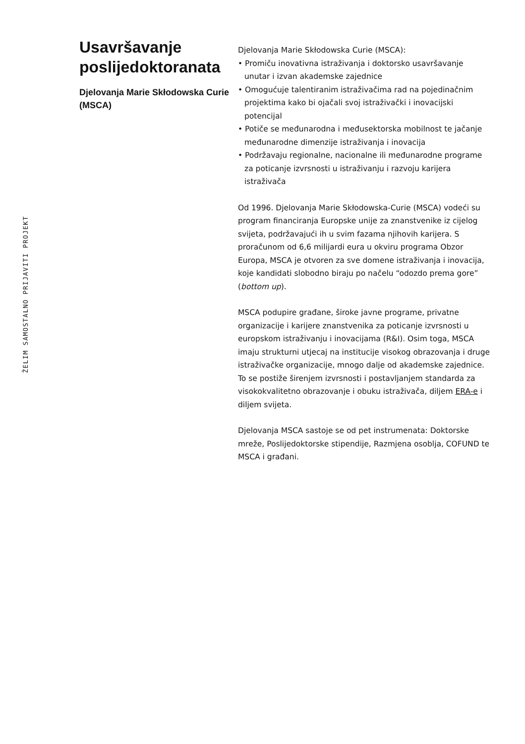ŽELIM SAMOSTALNO PRIJAVITI PROJEKT
Usavršavanje poslijedoktoranata
Djelovanja Marie Skłodowska Curie (MSCA)
Djelovanja Marie Skłodowska Curie (MSCA):
• Promiču inovativna istraživanja i doktorsko usavršavanje unutar i izvan akademske zajednice
• Omogućuje talentiranim istraživačima rad na pojedinačnim projektima kako bi ojačali svoj istraživački i inovacijski potencijal
• Potiče se međunarodna i međusektorska mobilnost te jačanje međunarodne dimenzije istraživanja i inovacija
• Podržavaju regionalne, nacionalne ili međunarodne programe za poticanje izvrsnosti u istraživanju i razvoju karijera istraživača
Od 1996. Djelovanja Marie Skłodowska-Curie (MSCA) vodeći su program financiranja Europske unije za znanstvenike iz cijelog svijeta, podržavajući ih u svim fazama njihovih karijera. S proračunom od 6,6 milijardi eura u okviru programa Obzor Europa, MSCA je otvoren za sve domene istraživanja i inovacija, koje kandidati slobodno biraju po načelu “odozdo prema gore” (bottom up).
MSCA podupire građane, široke javne programe, privatne organizacije i karijere znanstvenika za poticanje izvrsnosti u europskom istraživanju i inovacijama (R&I). Osim toga, MSCA imaju strukturni utjecaj na institucije visokog obrazovanja i druge istraživačke organizacije, mnogo dalje od akademske zajednice. To se postiže širenjem izvrsnosti i postavljanjem standarda za visokokvalitetno obrazovanje i obuku istraživača, diljem ERA-e i diljem svijeta.
Djelovanja MSCA sastoje se od pet instrumenata: Doktorske mreže, Poslijedoktorske stipendije, Razmjena osoblja, COFUND te MSCA i građani.